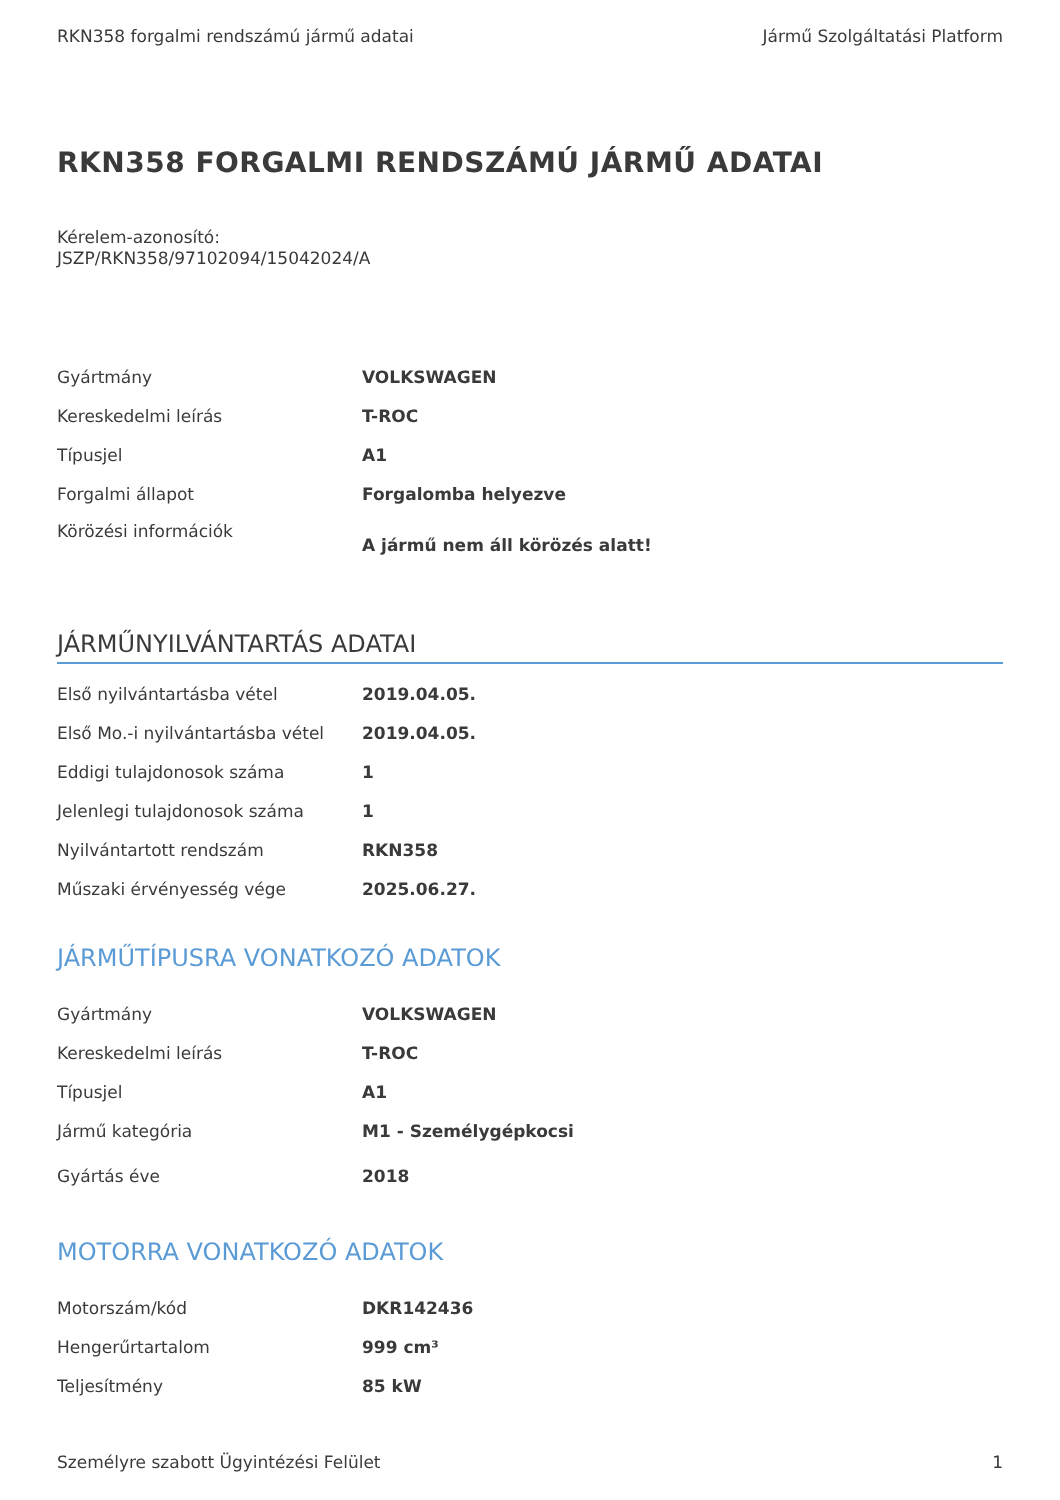RKN358 forgalmi rendszámú jármű adatai Jármű Szolgáltatási Platform
RKN358 FORGALMI RENDSZÁMÚ JÁRMŰ ADATAI
Kérelem-azonosító:
JSZP/RKN358/97102094/15042024/A
| Gyártmány | VOLKSWAGEN |
| Kereskedelmi leírás | T-ROC |
| Típusjel | A1 |
| Forgalmi állapot | Forgalomba helyezve |
| Körözési információk | A jármű nem áll körözés alatt! |
JÁRMŰNYILVÁNTARTÁS ADATAI
| Első nyilvántartásba vétel | 2019.04.05. |
| Első Mo.-i nyilvántartásba vétel | 2019.04.05. |
| Eddigi tulajdonosok száma | 1 |
| Jelenlegi tulajdonosok száma | 1 |
| Nyilvántartott rendszám | RKN358 |
| Műszaki érvényesség vége | 2025.06.27. |
JÁRMŰTÍPUSRA VONATKOZÓ ADATOK
| Gyártmány | VOLKSWAGEN |
| Kereskedelmi leírás | T-ROC |
| Típusjel | A1 |
| Jármű kategória | M1 - Személygépkocsi |
| Gyártás éve | 2018 |
MOTORRA VONATKOZÓ ADATOK
| Motorszám/kód | DKR142436 |
| Hengerűrtartalom | 999 cm³ |
| Teljesítmény | 85 kW |
Személyre szabott Ügyintézési Felület 1